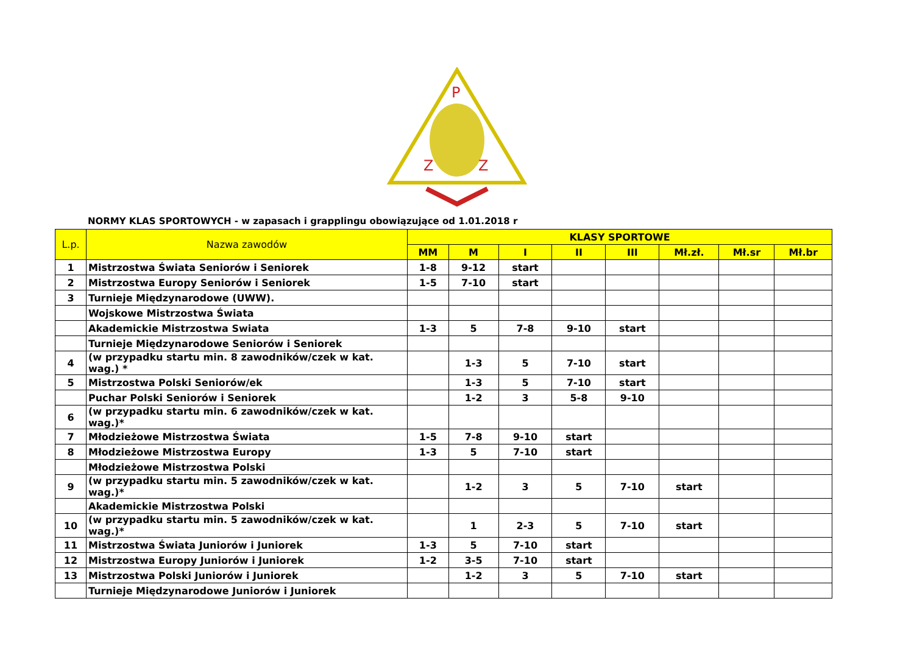P
Z
Z
NORMY KLAS SPORTOWYCH - w zapasach i grapplingu obowiązujące od 1.01.2018 r
| L.p. | Nazwa zawodów | KLASY SPORTOWE | | | | | | | |
| --- | --- | --- | --- | --- | --- | --- | --- | --- | --- |
| | | MM | M | I | II | III | Mł.zł. | Mł.sr | Mł.br |
| 1 | Mistrzostwa Świata Seniorów i Seniorek | 1-8 | 9-12 | start | | | | | |
| 2 | Mistrzostwa Europy Seniorów i Seniorek | 1-5 | 7-10 | start | | | | | |
| 3 | Turnieje Międzynarodowe (UWW). | | | | | | | | |
| | Wojskowe Mistrzostwa Świata | | | | | | | | |
| | Akademickie Mistrzostwa Swiata | 1-3 | 5 | 7-8 | 9-10 | start | | | |
| | Turnieje Międzynarodowe Seniorów i Seniorek | | | | | | | | |
| 4 | (w przypadku startu min. 8 zawodników/czek w kat. wag.) * | | 1-3 | 5 | 7-10 | start | | | |
| 5 | Mistrzostwa Polski Seniorów/ek | | 1-3 | 5 | 7-10 | start | | | |
| | Puchar Polski Seniorów i Seniorek | | 1-2 | 3 | 5-8 | 9-10 | | | |
| 6 | (w przypadku startu min. 6 zawodników/czek w kat. wag.)* | | | | | | | | |
| 7 | Młodzieżowe Mistrzostwa Świata | 1-5 | 7-8 | 9-10 | start | | | | |
| 8 | Młodzieżowe Mistrzostwa Europy | 1-3 | 5 | 7-10 | start | | | | |
| | Młodzieżowe Mistrzostwa Polski | | | | | | | | |
| 9 | (w przypadku startu min. 5 zawodników/czek w kat. wag.)* | | 1-2 | 3 | 5 | 7-10 | start | | |
| | Akademickie Mistrzostwa Polski | | | | | | | | |
| 10 | (w przypadku startu min. 5 zawodników/czek w kat. wag.)* | | 1 | 2-3 | 5 | 7-10 | start | | |
| 11 | Mistrzostwa Świata Juniorów i Juniorek | 1-3 | 5 | 7-10 | start | | | | |
| 12 | Mistrzostwa Europy Juniorów i Juniorek | 1-2 | 3-5 | 7-10 | start | | | | |
| 13 | Mistrzostwa Polski Juniorów i Juniorek | | 1-2 | 3 | 5 | 7-10 | start | | |
| | Turnieje Międzynarodowe Juniorów i Juniorek | | | | | | | | |